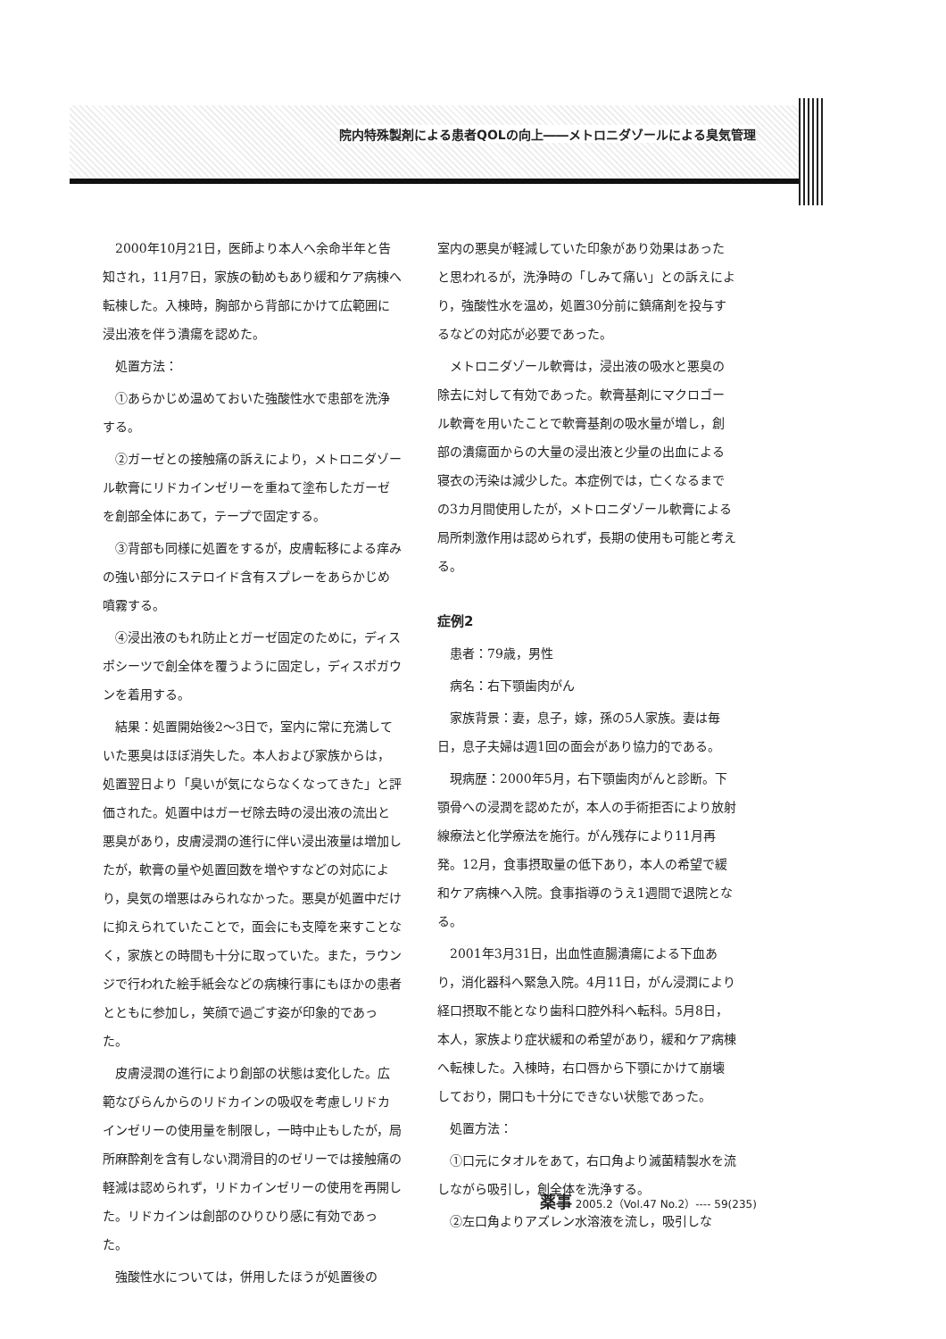院内特殊製剤による患者QOLの向上――メトロニダゾールによる臭気管理
2000年10月21日，医師より本人へ余命半年と告知され，11月7日，家族の勧めもあり緩和ケア病棟へ転棟した。入棟時，胸部から背部にかけて広範囲に浸出液を伴う潰瘍を認めた。
処置方法：
①あらかじめ温めておいた強酸性水で患部を洗浄する。
②ガーゼとの接触痛の訴えにより，メトロニダゾール軟膏にリドカインゼリーを重ねて塗布したガーゼを創部全体にあて，テープで固定する。
③背部も同様に処置をするが，皮膚転移による痒みの強い部分にステロイド含有スプレーをあらかじめ噴霧する。
④浸出液のもれ防止とガーゼ固定のために，ディスポシーツで創全体を覆うように固定し，ディスポガウンを着用する。
結果：処置開始後2～3日で，室内に常に充満していた悪臭はほぼ消失した。本人および家族からは，処置翌日より「臭いが気にならなくなってきた」と評価された。処置中はガーゼ除去時の浸出液の流出と悪臭があり，皮膚浸潤の進行に伴い浸出液量は増加したが，軟膏の量や処置回数を増やすなどの対応により，臭気の増悪はみられなかった。悪臭が処置中だけに抑えられていたことで，面会にも支障を来すことなく，家族との時間も十分に取っていた。また，ラウンジで行われた絵手紙会などの病棟行事にもほかの患者とともに参加し，笑顔で過ごす姿が印象的であった。
皮膚浸潤の進行により創部の状態は変化した。広範なびらんからのリドカインの吸収を考慮しリドカインゼリーの使用量を制限し，一時中止もしたが，局所麻酔剤を含有しない潤滑目的のゼリーでは接触痛の軽減は認められず，リドカインゼリーの使用を再開した。リドカインは創部のひりひり感に有効であった。
強酸性水については，併用したほうが処置後の
室内の悪臭が軽減していた印象があり効果はあったと思われるが，洗浄時の「しみて痛い」との訴えにより，強酸性水を温め，処置30分前に鎮痛剤を投与するなどの対応が必要であった。
メトロニダゾール軟膏は，浸出液の吸水と悪臭の除去に対して有効であった。軟膏基剤にマクロゴール軟膏を用いたことで軟膏基剤の吸水量が増し，創部の潰瘍面からの大量の浸出液と少量の出血による寝衣の汚染は減少した。本症例では，亡くなるまでの3カ月間使用したが，メトロニダゾール軟膏による局所刺激作用は認められず，長期の使用も可能と考える。
症例2
患者：79歳，男性
病名：右下顎歯肉がん
家族背景：妻，息子，嫁，孫の5人家族。妻は毎日，息子夫婦は週1回の面会があり協力的である。
現病歴：2000年5月，右下顎歯肉がんと診断。下顎骨への浸潤を認めたが，本人の手術拒否により放射線療法と化学療法を施行。がん残存により11月再発。12月，食事摂取量の低下あり，本人の希望で緩和ケア病棟へ入院。食事指導のうえ1週間で退院となる。
2001年3月31日，出血性直腸潰瘍による下血あり，消化器科へ緊急入院。4月11日，がん浸潤により経口摂取不能となり歯科口腔外科へ転科。5月8日，本人，家族より症状緩和の希望があり，緩和ケア病棟へ転棟した。入棟時，右口唇から下顎にかけて崩壊しており，開口も十分にできない状態であった。
処置方法：
①口元にタオルをあて，右口角より滅菌精製水を流しながら吸引し，創全体を洗浄する。
②左口角よりアズレン水溶液を流し，吸引しな
薬事 2005.2（Vol.47 No.2）---- 59(235)